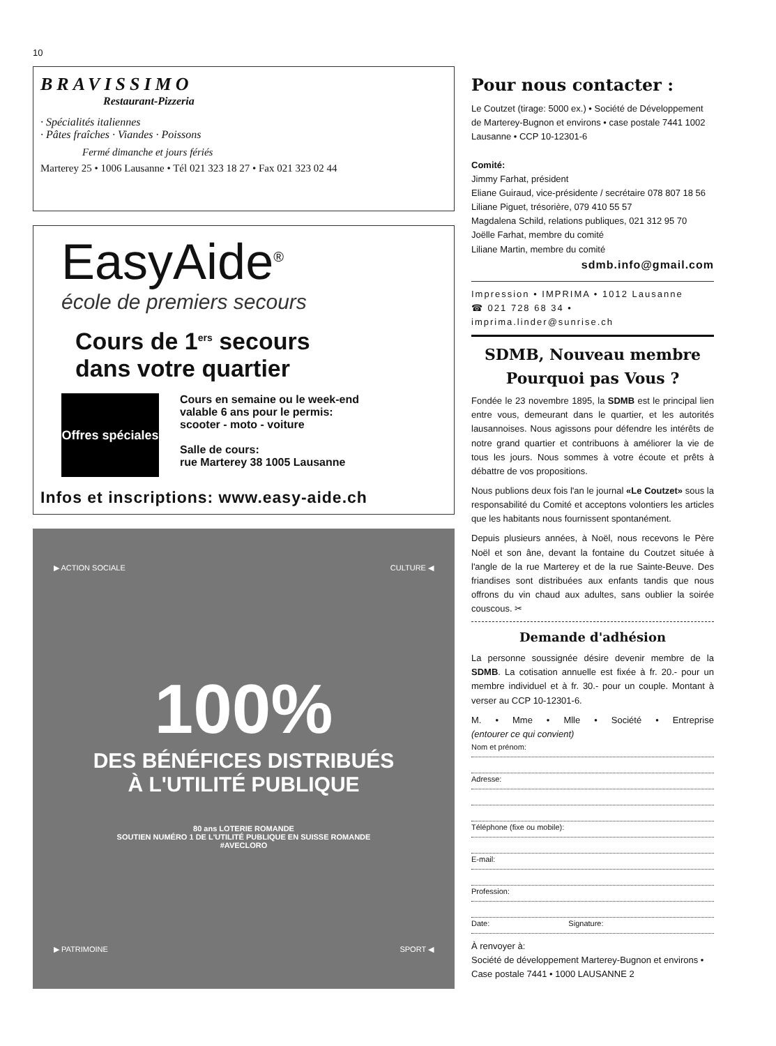10
BRAVISSIMO
Restaurant-Pizzeria
· Spécialités italiennes
· Pâtes fraîches · Viandes · Poissons
Fermé dimanche et jours fériés
Marterey 25 • 1006 Lausanne • Tél 021 323 18 27 • Fax 021 323 02 44
EasyAide<sup>®</sup>
école de premiers secours
Cours de 1<sup>ers</sup> secours
dans votre quartier
Offres spéciales
Cours en semaine ou le week-end
valable 6 ans pour le permis:
scooter - moto - voiture
Salle de cours:
rue Marterey 38 1005 Lausanne
Infos et inscriptions: www.easy-aide.ch
▶ ACTION SOCIALE CULTURE ◀
100%
DES BÉNÉFICES DISTRIBUÉS
À L'UTILITÉ PUBLIQUE
80 ans LOTERIE ROMANDE
SOUTIEN NUMÉRO 1 DE L'UTILITÉ PUBLIQUE EN SUISSE ROMANDE
#AVECLORO
▶ PATRIMOINE SPORT ◀
Pour nous contacter :
Le Coutzet (tirage: 5000 ex.) • Société de Développement de Marterey-Bugnon et environs • case postale 7441 1002 Lausanne • CCP 10-12301-6
Comité:
Jimmy Farhat, président
Eliane Guiraud, vice-présidente / secrétaire 078 807 18 56
Liliane Piguet, trésorière, 079 410 55 57
Magdalena Schild, relations publiques, 021 312 95 70
Joëlle Farhat, membre du comité
Liliane Martin, membre du comité
sdmb.info@gmail.com
Impression • IMPRIMA • 1012 Lausanne
☎ 021 728 68 34 • imprima.linder@sunrise.ch
SDMB, Nouveau membre
Pourquoi pas Vous ?
Fondée le 23 novembre 1895, la SDMB est le principal lien entre vous, demeurant dans le quartier, et les autorités lausannoises. Nous agissons pour défendre les intérêts de notre grand quartier et contribuons à améliorer la vie de tous les jours. Nous sommes à votre écoute et prêts à débattre de vos propositions.
Nous publions deux fois l'an le journal «Le Coutzet» sous la responsabilité du Comité et acceptons volontiers les articles que les habitants nous fournissent spontanément.
Depuis plusieurs années, à Noël, nous recevons le Père Noël et son âne, devant la fontaine du Coutzet située à l'angle de la rue Marterey et de la rue Sainte-Beuve. Des friandises sont distribuées aux enfants tandis que nous offrons du vin chaud aux adultes, sans oublier la soirée couscous. ✂
Demande d'adhésion
La personne soussignée désire devenir membre de la SDMB. La cotisation annuelle est fixée à fr. 20.- pour un membre individuel et à fr. 30.- pour un couple. Montant à verser au CCP 10-12301-6.
M. • Mme • Mlle • Société • Entreprise
(entourer ce qui convient)
Nom et prénom:
Adresse:
Téléphone (fixe ou mobile):
E-mail:
Profession:
Date: Signature:
À renvoyer à:
Société de développement Marterey-Bugnon et environs • Case postale 7441 • 1000 LAUSANNE 2